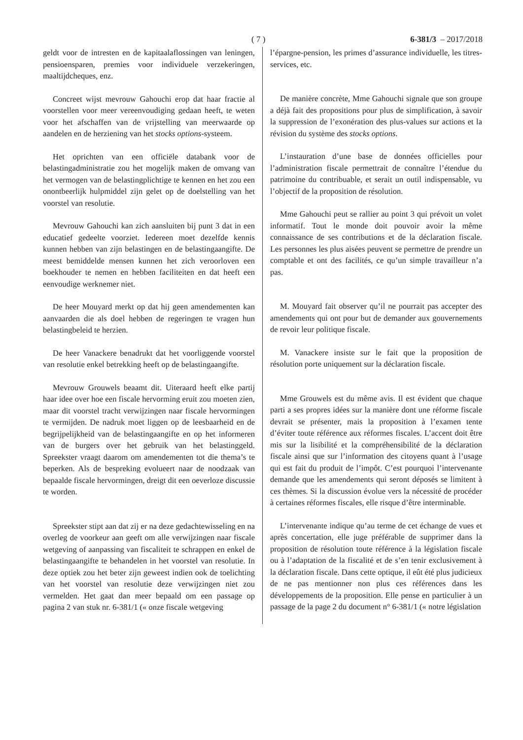( 7 ) 6-381/3 – 2017/2018
geldt voor de intresten en de kapitaalaflossingen van leningen, pensioensparen, premies voor individuele verzekeringen, maaltijdcheques, enz.
Concreet wijst mevrouw Gahouchi erop dat haar fractie al voorstellen voor meer vereenvoudiging gedaan heeft, te weten voor het afschaffen van de vrijstelling van meerwaarde op aandelen en de herziening van het stocks options-systeem.
Het oprichten van een officiële databank voor de belastingadministratie zou het mogelijk maken de omvang van het vermogen van de belastingplichtige te kennen en het zou een onontbeerlijk hulpmiddel zijn gelet op de doelstelling van het voorstel van resolutie.
Mevrouw Gahouchi kan zich aansluiten bij punt 3 dat in een educatief gedeelte voorziet. Iedereen moet dezelfde kennis kunnen hebben van zijn belastingen en de belastingaangifte. De meest bemiddelde mensen kunnen het zich veroorloven een boekhouder te nemen en hebben faciliteiten en dat heeft een eenvoudige werknemer niet.
De heer Mouyard merkt op dat hij geen amendementen kan aanvaarden die als doel hebben de regeringen te vragen hun belastingbeleid te herzien.
De heer Vanackere benadrukt dat het voorliggende voorstel van resolutie enkel betrekking heeft op de belastingaangifte.
Mevrouw Grouwels beaamt dit. Uiteraard heeft elke partij haar idee over hoe een fiscale hervorming eruit zou moeten zien, maar dit voorstel tracht verwijzingen naar fiscale hervormingen te vermijden. De nadruk moet liggen op de leesbaarheid en de begrijpelijkheid van de belastingaangifte en op het informeren van de burgers over het gebruik van het belastinggeld. Spreekster vraagt daarom om amendementen tot die thema’s te beperken. Als de bespreking evolueert naar de noodzaak van bepaalde fiscale hervormingen, dreigt dit een oeverloze discussie te worden.
Spreekster stipt aan dat zij er na deze gedachtewisseling en na overleg de voorkeur aan geeft om alle verwijzingen naar fiscale wetgeving of aanpassing van fiscaliteit te schrappen en enkel de belastingaangifte te behandelen in het voorstel van resolutie. In deze optiek zou het beter zijn geweest indien ook de toelichting van het voorstel van resolutie deze verwijzingen niet zou vermelden. Het gaat dan meer bepaald om een passage op pagina 2 van stuk nr. 6-381/1 (« onze fiscale wetgeving
l’épargne-pension, les primes d’assurance individuelle, les titres-services, etc.
De manière concrète, Mme Gahouchi signale que son groupe a déjà fait des propositions pour plus de simplification, à savoir la suppression de l’exonération des plus-values sur actions et la révision du système des stocks options.
L’instauration d’une base de données officielles pour l’administration fiscale permettrait de connaître l’étendue du patrimoine du contribuable, et serait un outil indispensable, vu l’objectif de la proposition de résolution.
Mme Gahouchi peut se rallier au point 3 qui prévoit un volet informatif. Tout le monde doit pouvoir avoir la même connaissance de ses contributions et de la déclaration fiscale. Les personnes les plus aisées peuvent se permettre de prendre un comptable et ont des facilités, ce qu’un simple travailleur n’a pas.
M. Mouyard fait observer qu’il ne pourrait pas accepter des amendements qui ont pour but de demander aux gouvernements de revoir leur politique fiscale.
M. Vanackere insiste sur le fait que la proposition de résolution porte uniquement sur la déclaration fiscale.
Mme Grouwels est du même avis. Il est évident que chaque parti a ses propres idées sur la manière dont une réforme fiscale devrait se présenter, mais la proposition à l’examen tente d’éviter toute référence aux réformes fiscales. L’accent doit être mis sur la lisibilité et la compréhensibilité de la déclaration fiscale ainsi que sur l’information des citoyens quant à l’usage qui est fait du produit de l’impôt. C’est pourquoi l’intervenante demande que les amendements qui seront déposés se limitent à ces thèmes. Si la discussion évolue vers la nécessité de procéder à certaines réformes fiscales, elle risque d’être interminable.
L’intervenante indique qu’au terme de cet échange de vues et après concertation, elle juge préférable de supprimer dans la proposition de résolution toute référence à la législation fiscale ou à l’adaptation de la fiscalité et de s’en tenir exclusivement à la déclaration fiscale. Dans cette optique, il eût été plus judicieux de ne pas mentionner non plus ces références dans les développements de la proposition. Elle pense en particulier à un passage de la page 2 du document n° 6-381/1 (« notre législation